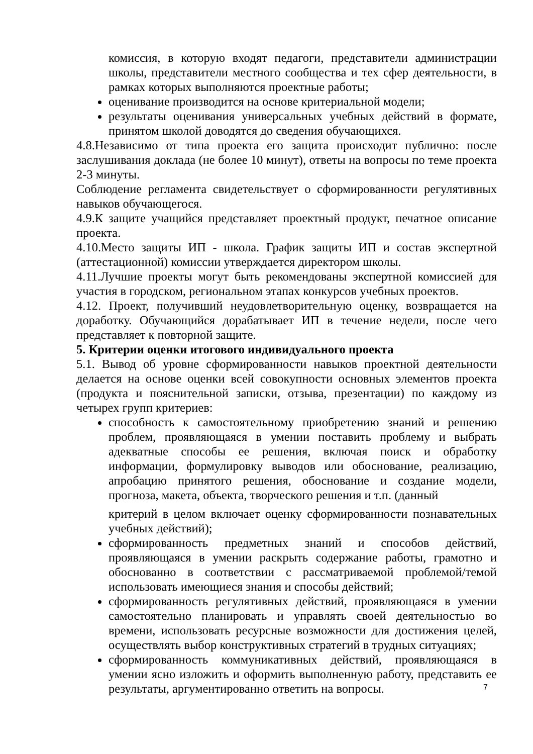комиссия, в которую входят педагоги, представители администрации школы, представители местного сообщества и тех сфер деятельности, в рамках которых выполняются проектные работы;
оценивание производится на основе критериальной модели;
результаты оценивания универсальных учебных действий в формате, принятом школой доводятся до сведения обучающихся.
4.8.Независимо от типа проекта его защита происходит публично: после заслушивания доклада (не более 10 минут), ответы на вопросы по теме проекта 2-3 минуты.
Соблюдение регламента свидетельствует о сформированности регулятивных навыков обучающегося.
4.9.К защите учащийся представляет проектный продукт, печатное описание проекта.
4.10.Место защиты ИП - школа. График защиты ИП и состав экспертной (аттестационной) комиссии утверждается директором школы.
4.11.Лучшие проекты могут быть рекомендованы экспертной комиссией для участия в городском, региональном этапах конкурсов учебных проектов.
4.12. Проект, получивший неудовлетворительную оценку, возвращается на доработку. Обучающийся дорабатывает ИП в течение недели, после чего представляет к повторной защите.
5. Критерии оценки итогового индивидуального проекта
5.1. Вывод об уровне сформированности навыков проектной деятельности делается на основе оценки всей совокупности основных элементов проекта (продукта и пояснительной записки, отзыва, презентации) по каждому из четырех групп критериев:
способность к самостоятельному приобретению знаний и решению проблем, проявляющаяся в умении поставить проблему и выбрать адекватные способы ее решения, включая поиск и обработку информации, формулировку выводов или обоснование, реализацию, апробацию принятого решения, обоснование и создание модели, прогноза, макета, объекта, творческого решения и т.п. (данный
критерий в целом включает оценку сформированности познавательных учебных действий);
сформированность предметных знаний и способов действий, проявляющаяся в умении раскрыть содержание работы, грамотно и обоснованно в соответствии с рассматриваемой проблемой/темой использовать имеющиеся знания и способы действий;
сформированность регулятивных действий, проявляющаяся в умении самостоятельно планировать и управлять своей деятельностью во времени, использовать ресурсные возможности для достижения целей, осуществлять выбор конструктивных стратегий в трудных ситуациях;
сформированность коммуникативных действий, проявляющаяся в умении ясно изложить и оформить выполненную работу, представить ее результаты, аргументированно ответить на вопросы.
7